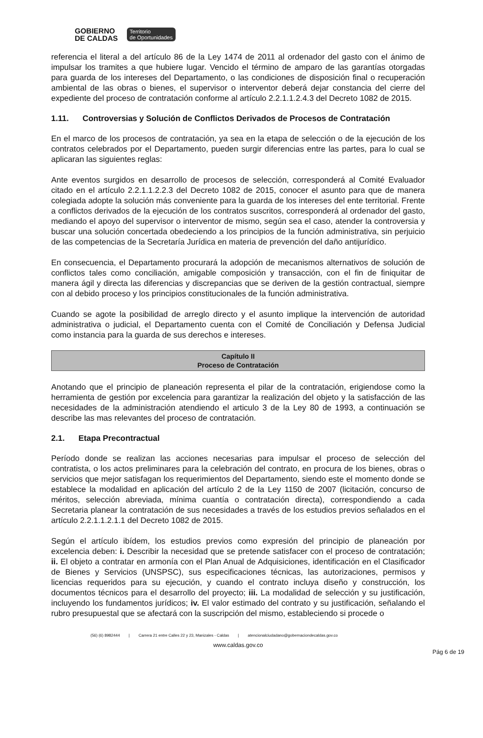GOBIERNO
DE CALDAS
Territorio
de Oportunidades
referencia el literal a del artículo 86 de la Ley 1474 de 2011 al ordenador del gasto con el ánimo de impulsar los tramites a que hubiere lugar. Vencido el término de amparo de las garantías otorgadas para guarda de los intereses del Departamento, o las condiciones de disposición final o recuperación ambiental de las obras o bienes, el supervisor o interventor deberá dejar constancia del cierre del expediente del proceso de contratación conforme al artículo 2.2.1.1.2.4.3 del Decreto 1082 de 2015.
1.11. Controversias y Solución de Conflictos Derivados de Procesos de Contratación
En el marco de los procesos de contratación, ya sea en la etapa de selección o de la ejecución de los contratos celebrados por el Departamento, pueden surgir diferencias entre las partes, para lo cual se aplicaran las siguientes reglas:
Ante eventos surgidos en desarrollo de procesos de selección, corresponderá al Comité Evaluador citado en el artículo 2.2.1.1.2.2.3 del Decreto 1082 de 2015, conocer el asunto para que de manera colegiada adopte la solución más conveniente para la guarda de los intereses del ente territorial. Frente a conflictos derivados de la ejecución de los contratos suscritos, corresponderá al ordenador del gasto, mediando el apoyo del supervisor o interventor de mismo, según sea el caso, atender la controversia y buscar una solución concertada obedeciendo a los principios de la función administrativa, sin perjuicio de las competencias de la Secretaría Jurídica en materia de prevención del daño antijurídico.
En consecuencia, el Departamento procurará la adopción de mecanismos alternativos de solución de conflictos tales como conciliación, amigable composición y transacción, con el fin de finiquitar de manera ágil y directa las diferencias y discrepancias que se deriven de la gestión contractual, siempre con al debido proceso y los principios constitucionales de la función administrativa.
Cuando se agote la posibilidad de arreglo directo y el asunto implique la intervención de autoridad administrativa o judicial, el Departamento cuenta con el Comité de Conciliación y Defensa Judicial como instancia para la guarda de sus derechos e intereses.
Capítulo II
Proceso de Contratación
Anotando que el principio de planeación representa el pilar de la contratación, erigiendose como la herramienta de gestión por excelencia para garantizar la realización del objeto y la satisfacción de las necesidades de la administración atendiendo el articulo 3 de la Ley 80 de 1993, a continuación se describe las mas relevantes del proceso de contratación.
2.1. Etapa Precontractual
Período donde se realizan las acciones necesarias para impulsar el proceso de selección del contratista, o los actos preliminares para la celebración del contrato, en procura de los bienes, obras o servicios que mejor satisfagan los requerimientos del Departamento, siendo este el momento donde se establece la modalidad en aplicación del artículo 2 de la Ley 1150 de 2007 (licitación, concurso de méritos, selección abreviada, mínima cuantía o contratación directa), correspondiendo a cada Secretaria planear la contratación de sus necesidades a través de los estudios previos señalados en el artículo 2.2.1.1.2.1.1 del Decreto 1082 de 2015.
Según el artículo ibídem, los estudios previos como expresión del principio de planeación por excelencia deben: i. Describir la necesidad que se pretende satisfacer con el proceso de contratación; ii. El objeto a contratar en armonía con el Plan Anual de Adquisiciones, identificación en el Clasificador de Bienes y Servicios (UNSPSC), sus especificaciones técnicas, las autorizaciones, permisos y licencias requeridos para su ejecución, y cuando el contrato incluya diseño y construcción, los documentos técnicos para el desarrollo del proyecto; iii. La modalidad de selección y su justificación, incluyendo los fundamentos jurídicos; iv. El valor estimado del contrato y su justificación, señalando el rubro presupuestal que se afectará con la suscripción del mismo, estableciendo si procede o
(56) (6) 8982444 | Carrera 21 entre Calles 22 y 23, Manizales - Caldas | atencionalciudadano@gobernaciondecaldas.gov.co
www.caldas.gov.co
Pág 6 de 19